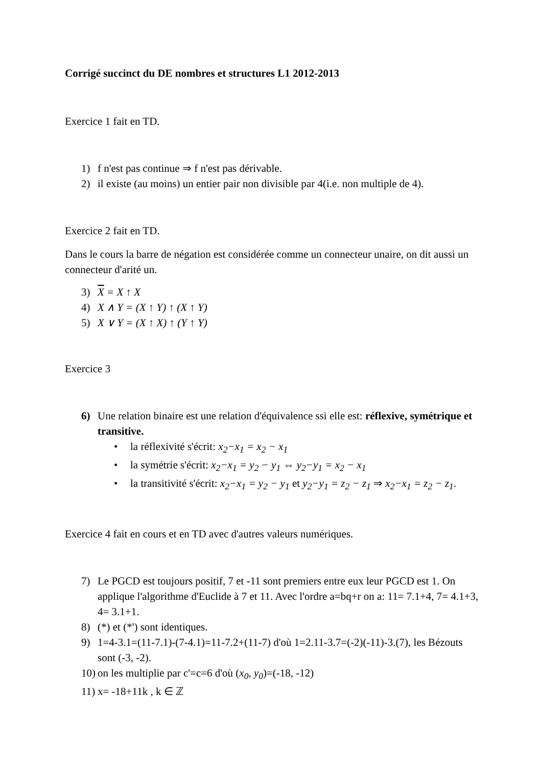Corrigé succinct du DE nombres et structures L1 2012-2013
Exercice 1 fait en TD.
1) f n'est pas continue ⇒ f n'est pas dérivable.
2) il existe (au moins) un entier pair non divisible par 4(i.e. non multiple de 4).
Exercice 2 fait en TD.
Dans le cours la barre de négation est considérée comme un connecteur unaire, on dit aussi un connecteur d'arité un.
3) X = X ↑ X
4) X ∧ Y = (X ↑ Y) ↑ (X ↑ Y)
5) X ∨ Y = (X ↑ X) ↑ (Y ↑ Y)
Exercice 3
6) Une relation binaire est une relation d'équivalence ssi elle est: réflexive, symétrique et transitive.
• la réflexivité s'écrit: x<sub>2</sub>−x<sub>1</sub> = x<sub>2</sub> − x<sub>1</sub>
• la symétrie s'écrit: x<sub>2</sub>−x<sub>1</sub> = y<sub>2</sub> − y<sub>1</sub> ⇔ y<sub>2</sub>−y<sub>1</sub> = x<sub>2</sub> − x<sub>1</sub>
• la transitivité s'écrit: x<sub>2</sub>−x<sub>1</sub> = y<sub>2</sub> − y<sub>1</sub> et y<sub>2</sub>−y<sub>1</sub> = z<sub>2</sub> − z<sub>1</sub> ⇒ x<sub>2</sub>−x<sub>1</sub> = z<sub>2</sub> − z<sub>1</sub>.
Exercice 4 fait en cours et en TD avec d'autres valeurs numériques.
7) Le PGCD est toujours positif, 7 et -11 sont premiers entre eux leur PGCD est 1. On applique l'algorithme d'Euclide à 7 et 11. Avec l'ordre a=bq+r on a: 11= 7.1+4, 7= 4.1+3, 4= 3.1+1.
8) (*) et (*') sont identiques.
9) 1=4-3.1=(11-7.1)-(7-4.1)=11-7.2+(11-7) d'où 1=2.11-3.7=(-2)(-11)-3.(7), les Bézouts sont (-3, -2).
10) on les multiplie par c'=c=6 d'où (x<sub>0</sub>, y<sub>0</sub>)=(-18, -12)
11) x= -18+11k , k ∈ ℤ